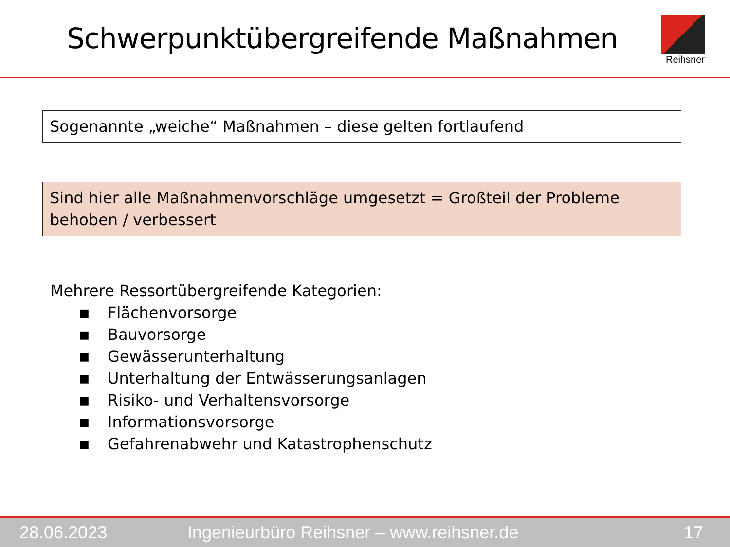Schwerpunktübergreifende Maßnahmen
Reihsner
Sogenannte „weiche“ Maßnahmen – diese gelten fortlaufend
Sind hier alle Maßnahmenvorschläge umgesetzt = Großteil der Probleme behoben / verbessert
Mehrere Ressortübergreifende Kategorien:
■ Flächenvorsorge
■ Bauvorsorge
■ Gewässerunterhaltung
■ Unterhaltung der Entwässerungsanlagen
■ Risiko- und Verhaltensvorsorge
■ Informationsvorsorge
■ Gefahrenabwehr und Katastrophenschutz
28.06.2023 Ingenieurbüro Reihsner – www.reihsner.de 17